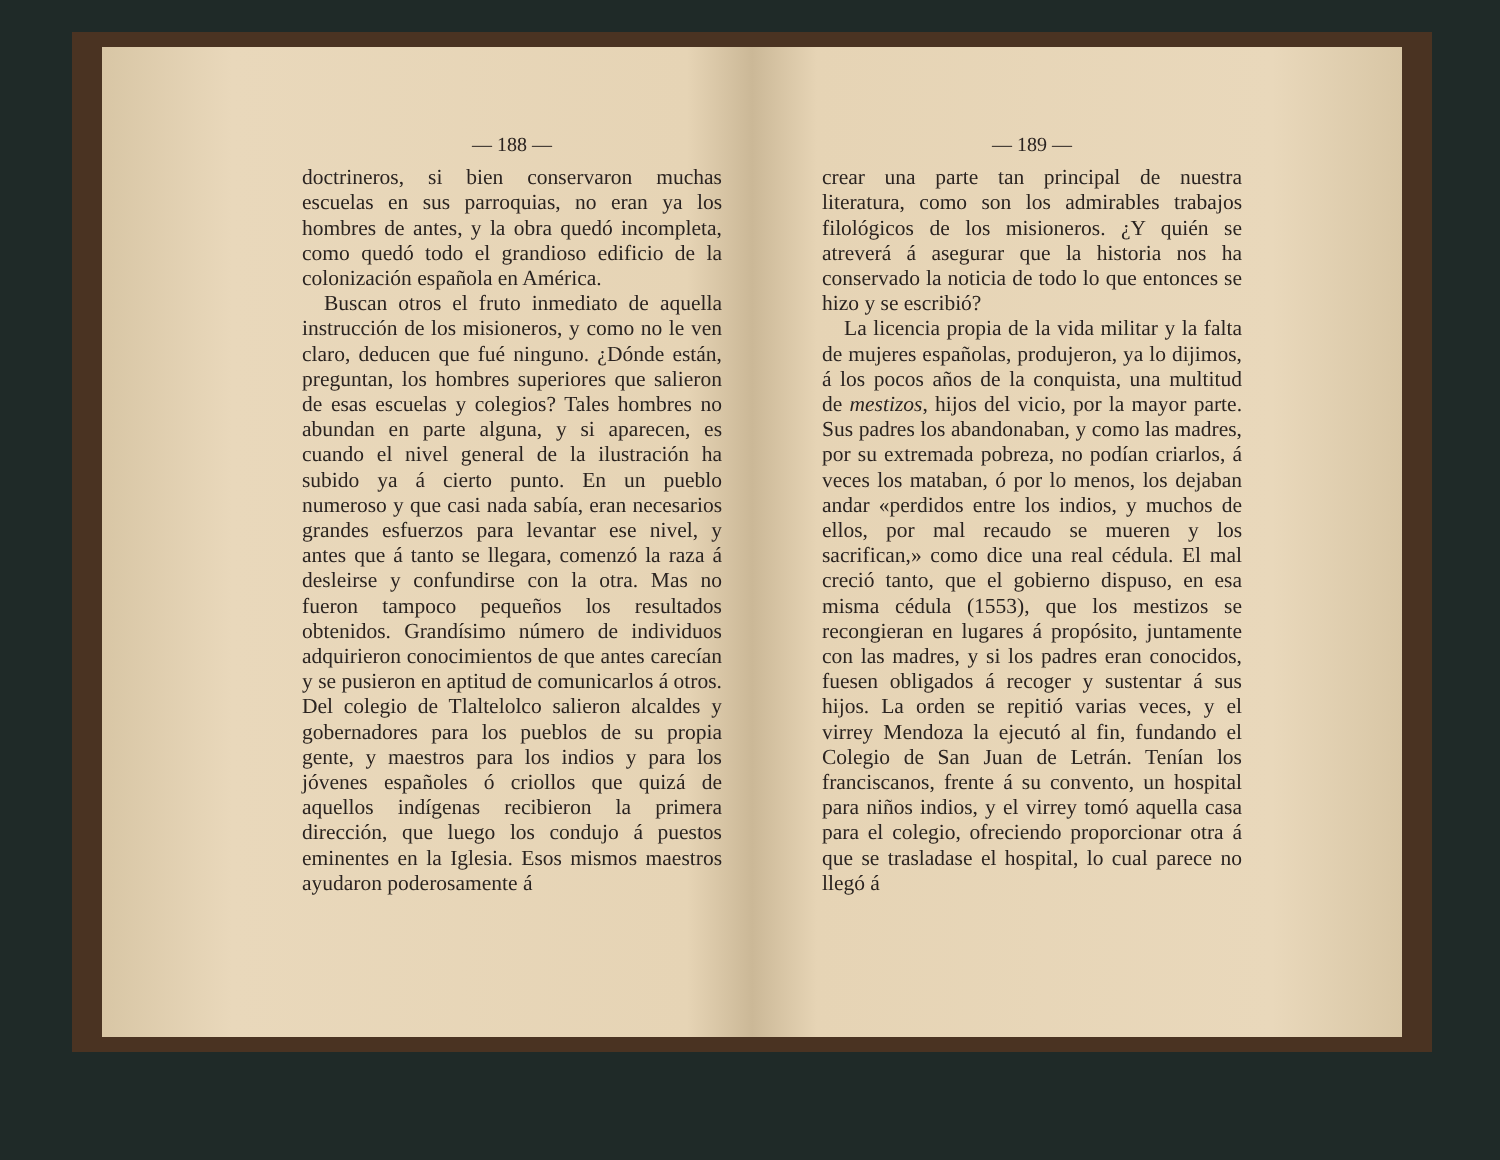— 188 —
doctrineros, si bien conservaron muchas escuelas en sus parroquias, no eran ya los hombres de antes, y la obra quedó incompleta, como quedó todo el grandioso edificio de la colonización española en América.
Buscan otros el fruto inmediato de aquella instrucción de los misioneros, y como no le ven claro, deducen que fué ninguno. ¿Dónde están, preguntan, los hombres superiores que salieron de esas escuelas y colegios? Tales hombres no abundan en parte alguna, y si aparecen, es cuando el nivel general de la ilustración ha subido ya á cierto punto. En un pueblo numeroso y que casi nada sabía, eran necesarios grandes esfuerzos para levantar ese nivel, y antes que á tanto se llegara, comenzó la raza á desleirse y confundirse con la otra. Mas no fueron tampoco pequeños los resultados obtenidos. Grandísimo número de individuos adquirieron conocimientos de que antes carecían y se pusieron en aptitud de comunicarlos á otros. Del colegio de Tlaltelolco salieron alcaldes y gobernadores para los pueblos de su propia gente, y maestros para los indios y para los jóvenes españoles ó criollos que quizá de aquellos indígenas recibieron la primera dirección, que luego los condujo á puestos eminentes en la Iglesia. Esos mismos maestros ayudaron poderosamente á
— 189 —
crear una parte tan principal de nuestra literatura, como son los admirables trabajos filológicos de los misioneros. ¿Y quién se atreverá á asegurar que la historia nos ha conservado la noticia de todo lo que entonces se hizo y se escribió?
La licencia propia de la vida militar y la falta de mujeres españolas, produjeron, ya lo dijimos, á los pocos años de la conquista, una multitud de mestizos, hijos del vicio, por la mayor parte. Sus padres los abandonaban, y como las madres, por su extremada pobreza, no podían criarlos, á veces los mataban, ó por lo menos, los dejaban andar «perdidos entre los indios, y muchos de ellos, por mal recaudo se mueren y los sacrifican,» como dice una real cédula. El mal creció tanto, que el gobierno dispuso, en esa misma cédula (1553), que los mestizos se recongieran en lugares á propósito, juntamente con las madres, y si los padres eran conocidos, fuesen obligados á recoger y sustentar á sus hijos. La orden se repitió varias veces, y el virrey Mendoza la ejecutó al fin, fundando el Colegio de San Juan de Letrán. Tenían los franciscanos, frente á su convento, un hospital para niños indios, y el virrey tomó aquella casa para el colegio, ofreciendo proporcionar otra á que se trasladase el hospital, lo cual parece no llegó á